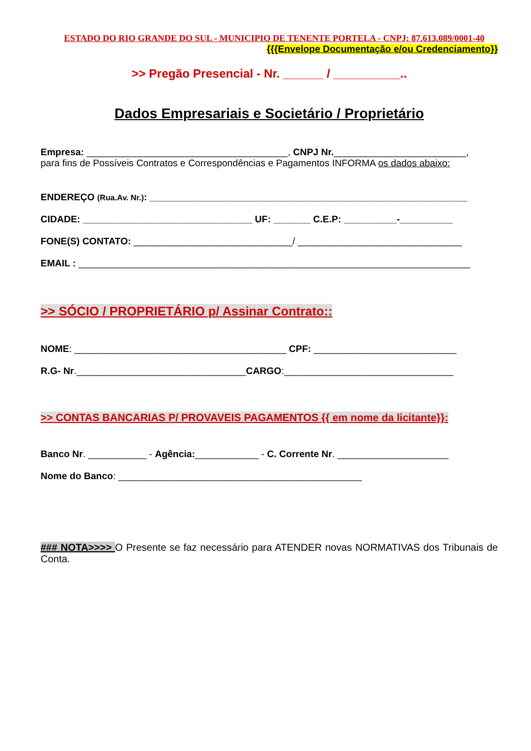ESTADO DO RIO GRANDE DO SUL - MUNICIPIO DE TENENTE PORTELA - CNPJ: 87.613.089/0001-40
{{{Envelope Documentação e/ou Credenciamento}}
>> Pregão Presencial - Nr. ______ / __________..
Dados Empresariais e Societário / Proprietário
Empresa: ______________________________________, CNPJ Nr._________________________,
para fins de Possíveis Contratos e Correspondências e Pagamentos INFORMA os dados abaixo:
ENDEREÇO (Rua.Av. Nr.): ____________________________________________________________
CIDADE: ________________________________ UF: _______ C.E.P: __________-__________
FONE(S) CONTATO: ______________________________/ _______________________________
EMAIL : __________________________________________________________________________
>> SÓCIO / PROPRIETÁRIO p/ Assinar Contrato::
NOME: ________________________________________ CPF: ___________________________
R.G- Nr.________________________________CARGO:________________________________
>> CONTAS BANCARIAS P/ PROVAVEIS PAGAMENTOS {{ em nome da licitante}}:
Banco Nr. ___________ - Agência:____________ - C. Corrente Nr. _____________________
Nome do Banco: ______________________________________________
### NOTA>>>> O Presente se faz necessário para ATENDER novas NORMATIVAS dos Tribunais de Conta.